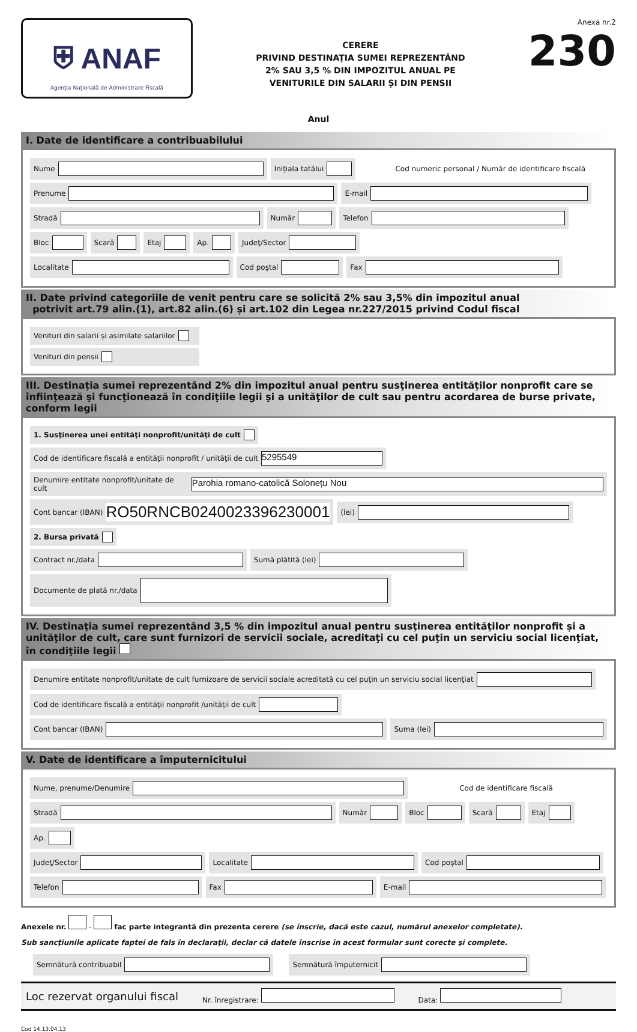⛨ ANAF
Agenţia Naţională de Administrare Fiscală
CERERE
PRIVIND DESTINAŢIA SUMEI REPREZENTÂND
2% SAU 3,5 % DIN IMPOZITUL ANUAL PE
VENITURILE DIN SALARII ȘI DIN PENSII
Anexa nr.2
230
Anul
I. Date de identificare a contribuabilului
Nume Iniţiala tatălui Cod numeric personal / Număr de identificare fiscală
Prenume E-mail
Stradă Număr Telefon
Bloc Scară Etaj Ap. Judeţ/Sector
Localitate Cod poştal Fax
II. Date privind categoriile de venit pentru care se solicită 2% sau 3,5% din impozitul anual
potrivit art.79 alin.(1), art.82 alin.(6) și art.102 din Legea nr.227/2015 privind Codul fiscal
Venituri din salarii și asimilate salariilor
Venituri din pensii
III. Destinaţia sumei reprezentând 2% din impozitul anual pentru susţinerea entităţilor nonprofit care se înfiinţează şi funcţionează în condiţiile legii şi a unităţilor de cult sau pentru acordarea de burse private, conform legii
1. Susţinerea unei entităţi nonprofit/unităţi de cult Cod de identificare fiscală a entităţii nonprofit / unităţii de cult 5295549
Denumire entitate nonprofit/unitate de cult Parohia romano-catolică Solonețu Nou
Cont bancar (IBAN) RO50RNCB0240023396230001 (lei)
2. Bursa privată
Contract nr./data Sumă plătită (lei) Documente de plată nr./data
IV. Destinaţia sumei reprezentând 3,5 % din impozitul anual pentru susţinerea entităţilor nonprofit și a unităţilor de cult, care sunt furnizori de servicii sociale, acreditaţi cu cel puţin un serviciu social licenţiat, în condiţiile legii
Denumire entitate nonprofit/unitate de cult furnizoare de servicii sociale acreditată cu cel puţin un serviciu social licenţiat Cod de identificare fiscală a entităţii nonprofit /unităţii de cult
Cont bancar (IBAN) Suma (lei)
V. Date de identificare a împuternicitului
Nume, prenume/Denumire Cod de identificare fiscală
Stradă Număr Bloc Scară Etaj Ap.
Judeţ/Sector Localitate Cod poştal
Telefon Fax E-mail
Anexele nr. - fac parte integrantă din prezenta cerere (se înscrie, dacă este cazul, numărul anexelor completate).
Sub sancţiunile aplicate faptei de fals în declaraţii, declar că datele înscrise în acest formular sunt corecte şi complete.
Semnătură contribuabil Semnătură împuternicit
Loc rezervat organului fiscal Nr. înregistrare: Data:
Cod 14.13.04.13